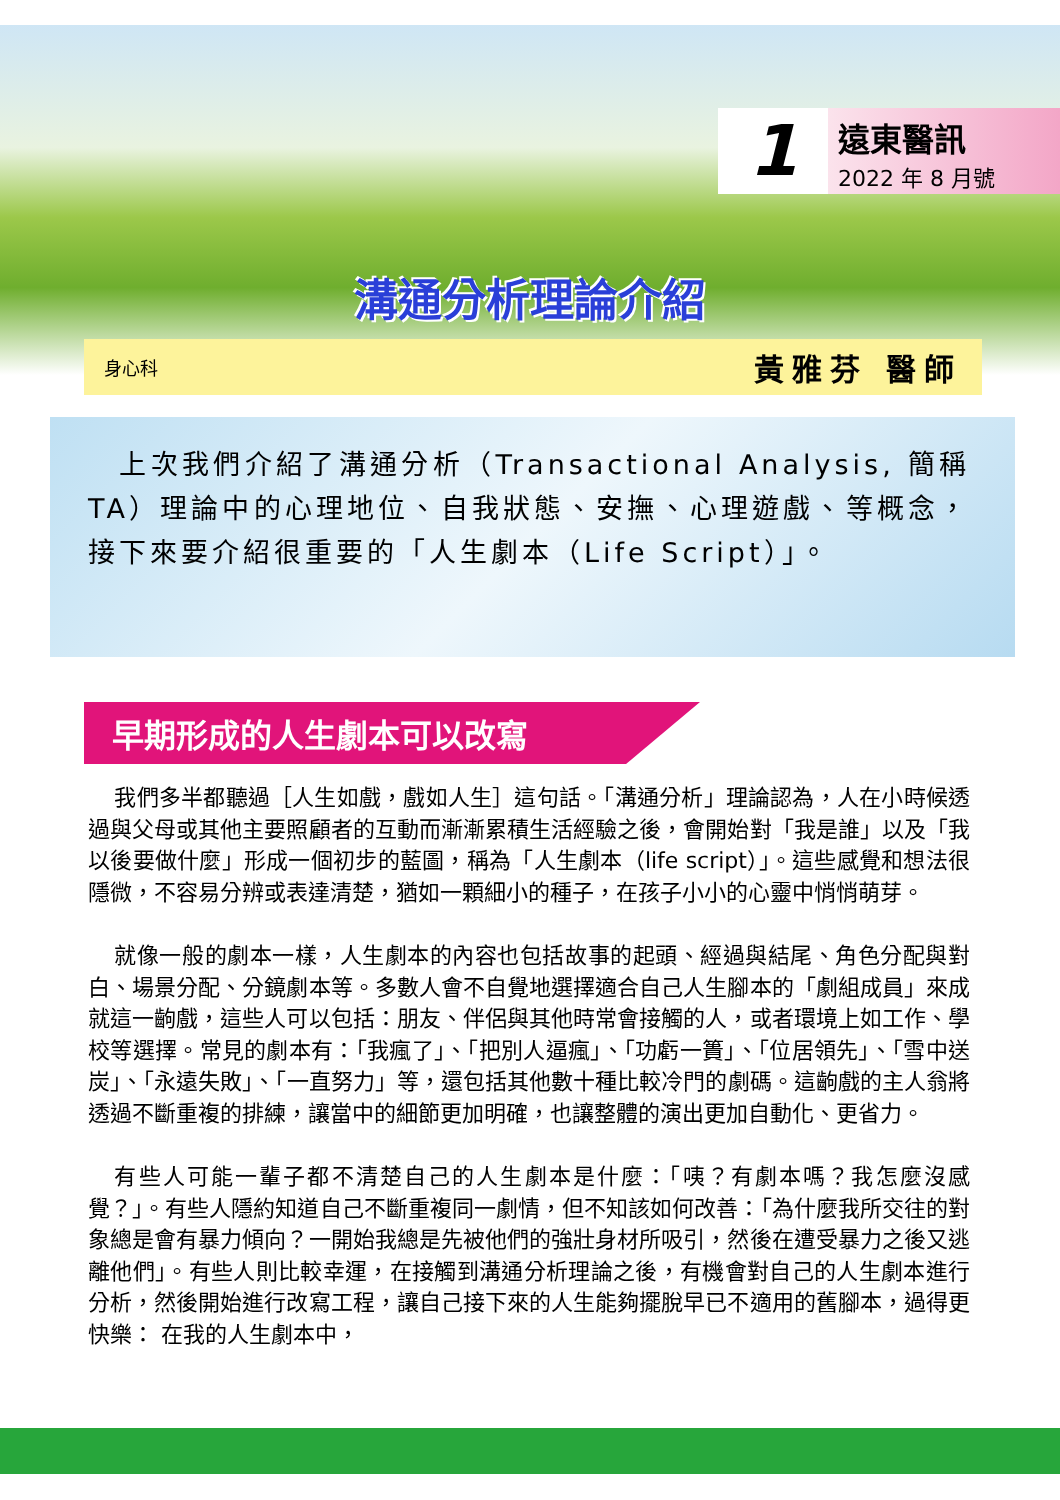1
遠東醫訊
2022 年 8 月號
溝通分析理論介紹
身心科 黃雅芬 醫師
　上次我們介紹了溝通分析（Transactional Analysis, 簡稱TA）理論中的心理地位、自我狀態、安撫、心理遊戲、等概念，接下來要介紹很重要的「人生劇本（Life Script）」。
早期形成的人生劇本可以改寫
我們多半都聽過［人生如戲，戲如人生］這句話。「溝通分析」理論認為，人在小時候透過與父母或其他主要照顧者的互動而漸漸累積生活經驗之後，會開始對「我是誰」以及「我以後要做什麼」形成一個初步的藍圖，稱為「人生劇本（life script）」。這些感覺和想法很隱微，不容易分辨或表達清楚，猶如一顆細小的種子，在孩子小小的心靈中悄悄萌芽。
就像一般的劇本一樣，人生劇本的內容也包括故事的起頭、經過與結尾、角色分配與對白、場景分配、分鏡劇本等。多數人會不自覺地選擇適合自己人生腳本的「劇組成員」來成就這一齣戲，這些人可以包括：朋友、伴侶與其他時常會接觸的人，或者環境上如工作、學校等選擇。常見的劇本有：「我瘋了」、「把別人逼瘋」、「功虧一簣」、「位居領先」、「雪中送炭」、「永遠失敗」、「一直努力」等，還包括其他數十種比較冷門的劇碼。這齣戲的主人翁將透過不斷重複的排練，讓當中的細節更加明確，也讓整體的演出更加自動化、更省力。
有些人可能一輩子都不清楚自己的人生劇本是什麼：「咦？有劇本嗎？我怎麼沒感覺？」。有些人隱約知道自己不斷重複同一劇情，但不知該如何改善：「為什麼我所交往的對象總是會有暴力傾向？一開始我總是先被他們的強壯身材所吸引，然後在遭受暴力之後又逃離他們」。有些人則比較幸運，在接觸到溝通分析理論之後，有機會對自己的人生劇本進行分析，然後開始進行改寫工程，讓自己接下來的人生能夠擺脫早已不適用的舊腳本，過得更快樂： 在我的人生劇本中，